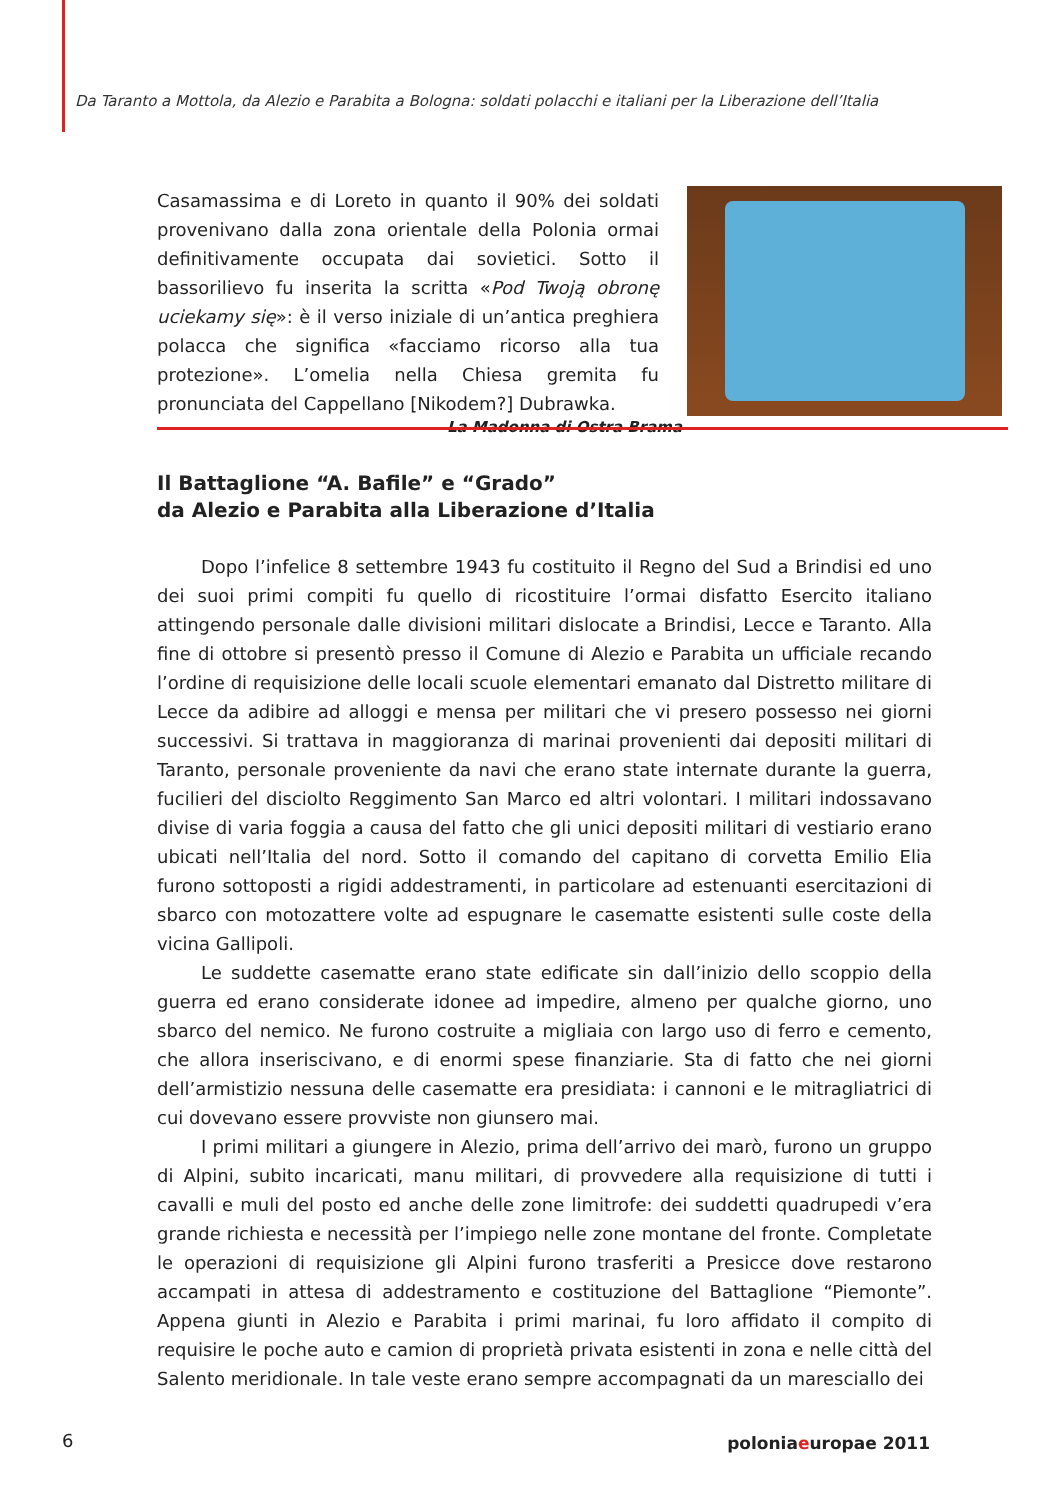Da Taranto a Mottola, da Alezio e Parabita a Bologna: soldati polacchi e italiani per la Liberazione dell’Italia
Casamassima e di Loreto in quanto il 90% dei soldati provenivano dalla zona orientale della Polonia ormai definitivamente occupata dai sovietici. Sotto il bassorilievo fu inserita la scritta «Pod Twoją obronę uciekamy się»: è il verso iniziale di un’antica preghiera polacca che significa «facciamo ricorso alla tua protezione». L’omelia nella Chiesa gremita fu pronunciata del Cappellano [Nikodem?] Dubrawka.
La Madonna di Ostra Brama
Il Battaglione “A. Bafile” e “Grado”
da Alezio e Parabita alla Liberazione d’Italia
Dopo l’infelice 8 settembre 1943 fu costituito il Regno del Sud a Brindisi ed uno dei suoi primi compiti fu quello di ricostituire l’ormai disfatto Esercito italiano attingendo personale dalle divisioni militari dislocate a Brindisi, Lecce e Taranto. Alla fine di ottobre si presentò presso il Comune di Alezio e Parabita un ufficiale recando l’ordine di requisizione delle locali scuole elementari emanato dal Distretto militare di Lecce da adibire ad alloggi e mensa per militari che vi presero possesso nei giorni successivi. Si trattava in maggioranza di marinai provenienti dai depositi militari di Taranto, personale proveniente da navi che erano state internate durante la guerra, fucilieri del disciolto Reggimento San Marco ed altri volontari. I militari indossavano divise di varia foggia a causa del fatto che gli unici depositi militari di vestiario erano ubicati nell’Italia del nord. Sotto il comando del capitano di corvetta Emilio Elia furono sottoposti a rigidi addestramenti, in particolare ad estenuanti esercitazioni di sbarco con motozattere volte ad espugnare le casematte esistenti sulle coste della vicina Gallipoli.
Le suddette casematte erano state edificate sin dall’inizio dello scoppio della guerra ed erano considerate idonee ad impedire, almeno per qualche giorno, uno sbarco del nemico. Ne furono costruite a migliaia con largo uso di ferro e cemento, che allora inseriscivano, e di enormi spese finanziarie. Sta di fatto che nei giorni dell’armistizio nessuna delle casematte era presidiata: i cannoni e le mitragliatrici di cui dovevano essere provviste non giunsero mai.
I primi militari a giungere in Alezio, prima dell’arrivo dei marò, furono un gruppo di Alpini, subito incaricati, manu militari, di provvedere alla requisizione di tutti i cavalli e muli del posto ed anche delle zone limitrofe: dei suddetti quadrupedi v’era grande richiesta e necessità per l’impiego nelle zone montane del fronte. Completate le operazioni di requisizione gli Alpini furono trasferiti a Presicce dove restarono accampati in attesa di addestramento e costituzione del Battaglione “Piemonte”. Appena giunti in Alezio e Parabita i primi marinai, fu loro affidato il compito di requisire le poche auto e camion di proprietà privata esistenti in zona e nelle città del Salento meridionale. In tale veste erano sempre accompagnati da un maresciallo dei
6 poloniaeuropae 2011